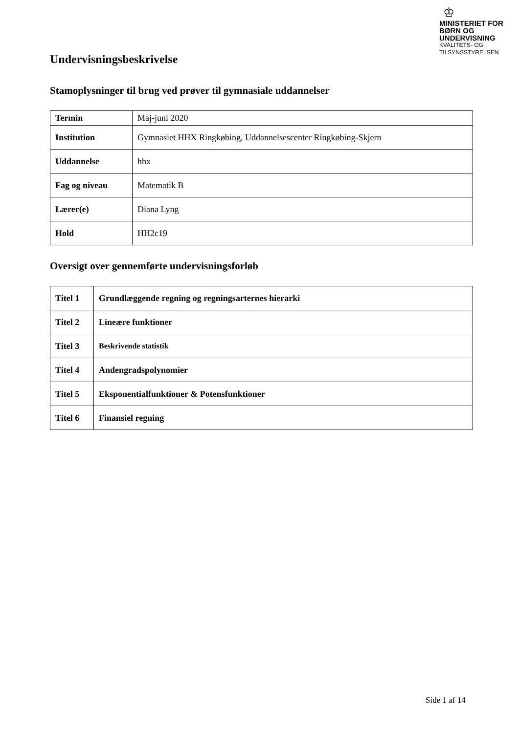♔
MINISTERIET FOR
BØRN OG
UNDERVISNING
KVALITETS- OG
TILSYNSSTYRELSEN
Undervisningsbeskrivelse
Stamoplysninger til brug ved prøver til gymnasiale uddannelser
| Termin | Maj-juni 2020 |
| Institution | Gymnasiet HHX Ringkøbing, Uddannelsescenter Ringkøbing-Skjern |
| Uddannelse | hhx |
| Fag og niveau | Matematik B |
| Lærer(e) | Diana Lyng |
| Hold | HH2c19 |
Oversigt over gennemførte undervisningsforløb
| Titel 1 | Grundlæggende regning og regningsarternes hierarki |
| Titel 2 | Lineære funktioner |
| Titel 3 | Beskrivende statistik |
| Titel 4 | Andengradspolynomier |
| Titel 5 | Eksponentialfunktioner & Potensfunktioner |
| Titel 6 | Finansiel regning |
Side 1 af 14